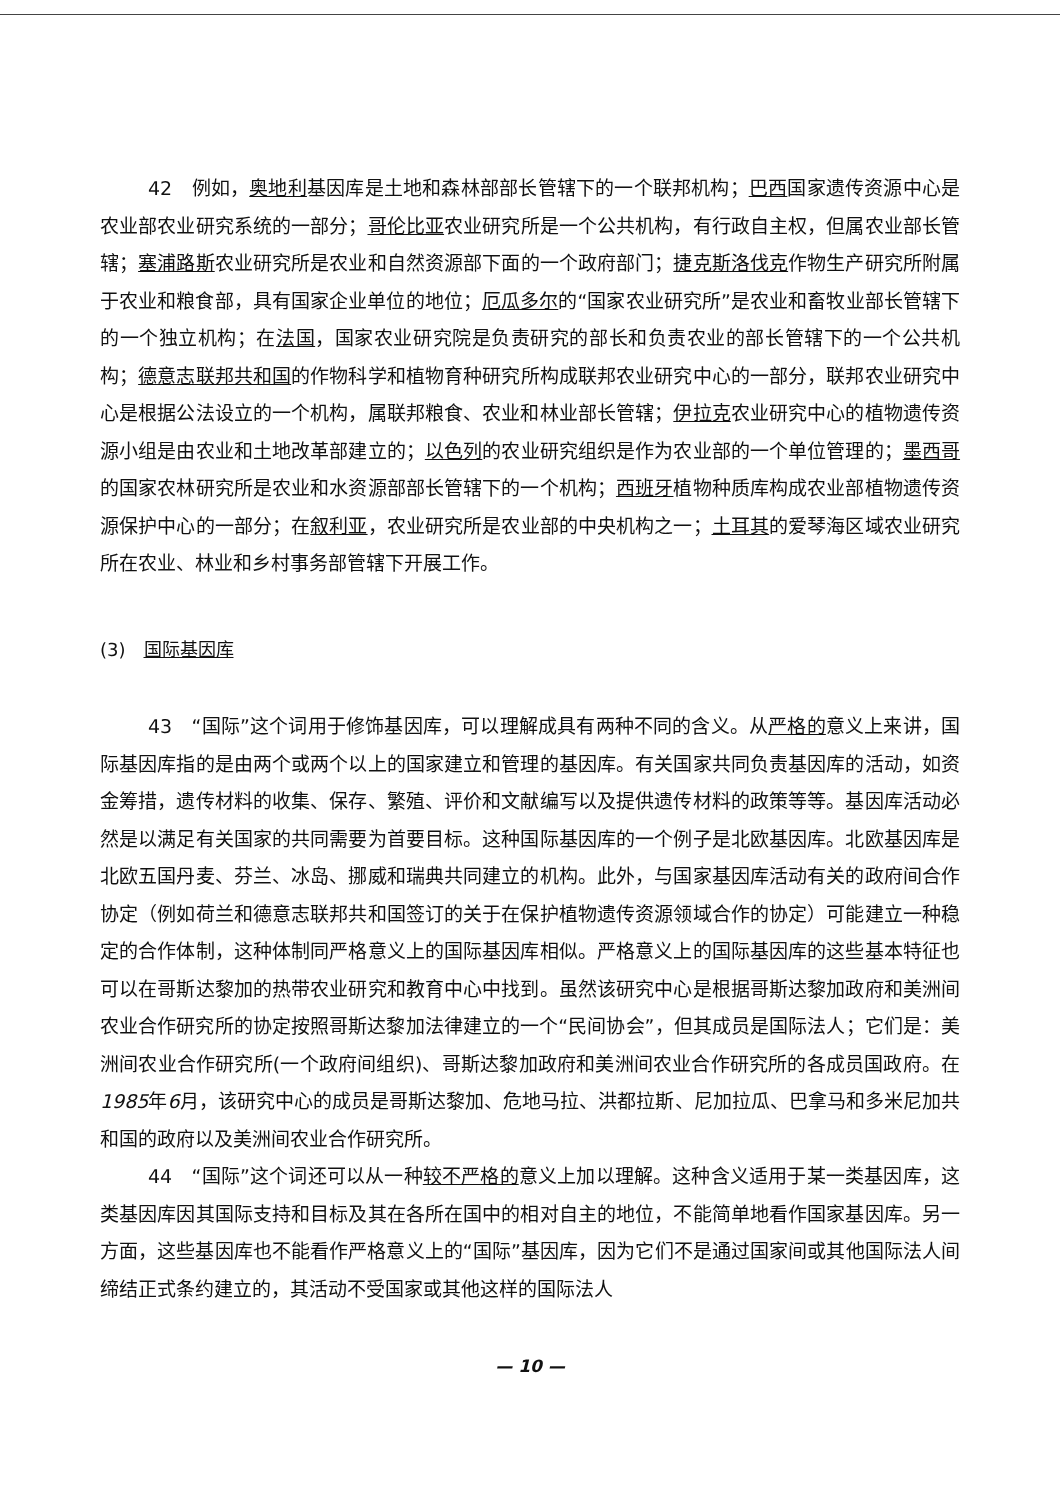42　例如，奥地利基因库是土地和森林部部长管辖下的一个联邦机构；巴西国家遗传资源中心是农业部农业研究系统的一部分；哥伦比亚农业研究所是一个公共机构，有行政自主权，但属农业部长管辖；塞浦路斯农业研究所是农业和自然资源部下面的一个政府部门；捷克斯洛伐克作物生产研究所附属于农业和粮食部，具有国家企业单位的地位；厄瓜多尔的“国家农业研究所”是农业和畜牧业部长管辖下的一个独立机构；在法国，国家农业研究院是负责研究的部长和负责农业的部长管辖下的一个公共机构；德意志联邦共和国的作物科学和植物育种研究所构成联邦农业研究中心的一部分，联邦农业研究中心是根据公法设立的一个机构，属联邦粮食、农业和林业部长管辖；伊拉克农业研究中心的植物遗传资源小组是由农业和土地改革部建立的；以色列的农业研究组织是作为农业部的一个单位管理的；墨西哥的国家农林研究所是农业和水资源部部长管辖下的一个机构；西班牙植物种质库构成农业部植物遗传资源保护中心的一部分；在叙利亚，农业研究所是农业部的中央机构之一；土耳其的爱琴海区域农业研究所在农业、林业和乡村事务部管辖下开展工作。
(3)　国际基因库
43　“国际”这个词用于修饰基因库，可以理解成具有两种不同的含义。从严格的意义上来讲，国际基因库指的是由两个或两个以上的国家建立和管理的基因库。有关国家共同负责基因库的活动，如资金筹措，遗传材料的收集、保存、繁殖、评价和文献编写以及提供遗传材料的政策等等。基因库活动必然是以满足有关国家的共同需要为首要目标。这种国际基因库的一个例子是北欧基因库。北欧基因库是北欧五国丹麦、芬兰、冰岛、挪威和瑞典共同建立的机构。此外，与国家基因库活动有关的政府间合作协定（例如荷兰和德意志联邦共和国签订的关于在保护植物遗传资源领域合作的协定）可能建立一种稳定的合作体制，这种体制同严格意义上的国际基因库相似。严格意义上的国际基因库的这些基本特征也可以在哥斯达黎加的热带农业研究和教育中心中找到。虽然该研究中心是根据哥斯达黎加政府和美洲间农业合作研究所的协定按照哥斯达黎加法律建立的一个“民间协会”，但其成员是国际法人；它们是：美洲间农业合作研究所(一个政府间组织)、哥斯达黎加政府和美洲间农业合作研究所的各成员国政府。在1985年6月，该研究中心的成员是哥斯达黎加、危地马拉、洪都拉斯、尼加拉瓜、巴拿马和多米尼加共和国的政府以及美洲间农业合作研究所。
44　“国际”这个词还可以从一种较不严格的意义上加以理解。这种含义适用于某一类基因库，这类基因库因其国际支持和目标及其在各所在国中的相对自主的地位，不能简单地看作国家基因库。另一方面，这些基因库也不能看作严格意义上的“国际”基因库，因为它们不是通过国家间或其他国际法人间缔结正式条约建立的，其活动不受国家或其他这样的国际法人
— 10 —